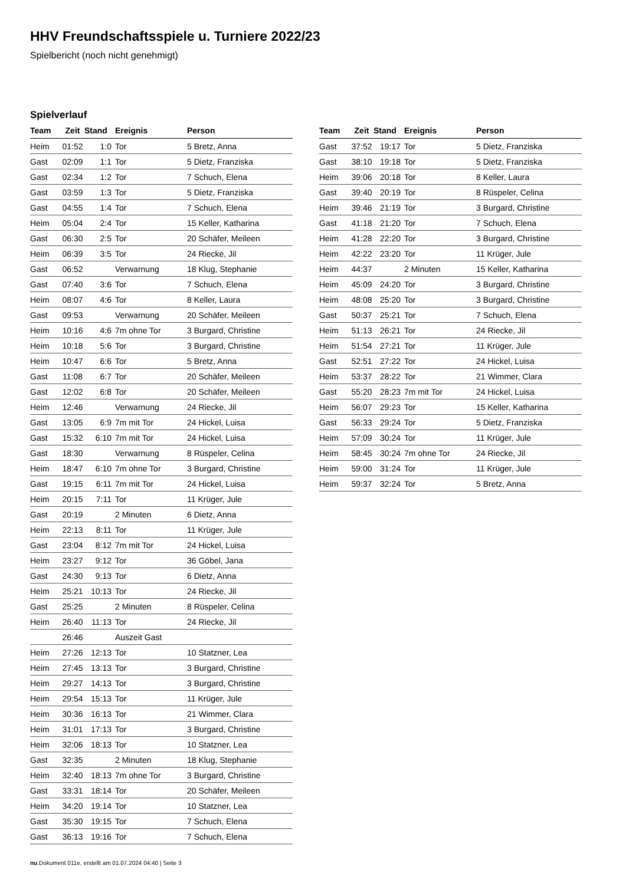HHV Freundschaftsspiele u. Turniere 2022/23
Spielbericht (noch nicht genehmigt)
Spielverlauf
| Team | Zeit | Stand | Ereignis | Person |
| --- | --- | --- | --- | --- |
| Heim | 01:52 | 1:0 | Tor | 5 Bretz, Anna |
| Gast | 02:09 | 1:1 | Tor | 5 Dietz, Franziska |
| Gast | 02:34 | 1:2 | Tor | 7 Schuch, Elena |
| Gast | 03:59 | 1:3 | Tor | 5 Dietz, Franziska |
| Gast | 04:55 | 1:4 | Tor | 7 Schuch, Elena |
| Heim | 05:04 | 2:4 | Tor | 15 Keller, Katharina |
| Gast | 06:30 | 2:5 | Tor | 20 Schäfer, Meileen |
| Heim | 06:39 | 3:5 | Tor | 24 Riecke, Jil |
| Gast | 06:52 | | Verwarnung | 18 Klug, Stephanie |
| Gast | 07:40 | 3:6 | Tor | 7 Schuch, Elena |
| Heim | 08:07 | 4:6 | Tor | 8 Keller, Laura |
| Gast | 09:53 | | Verwarnung | 20 Schäfer, Meileen |
| Heim | 10:16 | 4:6 | 7m ohne Tor | 3 Burgard, Christine |
| Heim | 10:18 | 5:6 | Tor | 3 Burgard, Christine |
| Heim | 10:47 | 6:6 | Tor | 5 Bretz, Anna |
| Gast | 11:08 | 6:7 | Tor | 20 Schäfer, Meileen |
| Gast | 12:02 | 6:8 | Tor | 20 Schäfer, Meileen |
| Heim | 12:46 | | Verwarnung | 24 Riecke, Jil |
| Gast | 13:05 | 6:9 | 7m mit Tor | 24 Hickel, Luisa |
| Gast | 15:32 | 6:10 | 7m mit Tor | 24 Hickel, Luisa |
| Gast | 18:30 | | Verwarnung | 8 Rüspeler, Celina |
| Heim | 18:47 | 6:10 | 7m ohne Tor | 3 Burgard, Christine |
| Gast | 19:15 | 6:11 | 7m mit Tor | 24 Hickel, Luisa |
| Heim | 20:15 | 7:11 | Tor | 11 Krüger, Jule |
| Gast | 20:19 | | 2 Minuten | 6 Dietz, Anna |
| Heim | 22:13 | 8:11 | Tor | 11 Krüger, Jule |
| Gast | 23:04 | 8:12 | 7m mit Tor | 24 Hickel, Luisa |
| Heim | 23:27 | 9:12 | Tor | 36 Göbel, Jana |
| Gast | 24:30 | 9:13 | Tor | 6 Dietz, Anna |
| Heim | 25:21 | 10:13 | Tor | 24 Riecke, Jil |
| Gast | 25:25 | | 2 Minuten | 8 Rüspeler, Celina |
| Heim | 26:40 | 11:13 | Tor | 24 Riecke, Jil |
| | 26:46 | | Auszeit Gast | |
| Heim | 27:26 | 12:13 | Tor | 10 Statzner, Lea |
| Heim | 27:45 | 13:13 | Tor | 3 Burgard, Christine |
| Heim | 29:27 | 14:13 | Tor | 3 Burgard, Christine |
| Heim | 29:54 | 15:13 | Tor | 11 Krüger, Jule |
| Heim | 30:36 | 16:13 | Tor | 21 Wimmer, Clara |
| Heim | 31:01 | 17:13 | Tor | 3 Burgard, Christine |
| Heim | 32:06 | 18:13 | Tor | 10 Statzner, Lea |
| Gast | 32:35 | | 2 Minuten | 18 Klug, Stephanie |
| Heim | 32:40 | 18:13 | 7m ohne Tor | 3 Burgard, Christine |
| Gast | 33:31 | 18:14 | Tor | 20 Schäfer, Meileen |
| Heim | 34:20 | 19:14 | Tor | 10 Statzner, Lea |
| Gast | 35:30 | 19:15 | Tor | 7 Schuch, Elena |
| Gast | 36:13 | 19:16 | Tor | 7 Schuch, Elena |
| Team | Zeit | Stand | Ereignis | Person |
| --- | --- | --- | --- | --- |
| Gast | 37:52 | 19:17 | Tor | 5 Dietz, Franziska |
| Gast | 38:10 | 19:18 | Tor | 5 Dietz, Franziska |
| Heim | 39:06 | 20:18 | Tor | 8 Keller, Laura |
| Gast | 39:40 | 20:19 | Tor | 8 Rüspeler, Celina |
| Heim | 39:46 | 21:19 | Tor | 3 Burgard, Christine |
| Gast | 41:18 | 21:20 | Tor | 7 Schuch, Elena |
| Heim | 41:28 | 22:20 | Tor | 3 Burgard, Christine |
| Heim | 42:22 | 23:20 | Tor | 11 Krüger, Jule |
| Heim | 44:37 | | 2 Minuten | 15 Keller, Katharina |
| Heim | 45:09 | 24:20 | Tor | 3 Burgard, Christine |
| Heim | 48:08 | 25:20 | Tor | 3 Burgard, Christine |
| Gast | 50:37 | 25:21 | Tor | 7 Schuch, Elena |
| Heim | 51:13 | 26:21 | Tor | 24 Riecke, Jil |
| Heim | 51:54 | 27:21 | Tor | 11 Krüger, Jule |
| Gast | 52:51 | 27:22 | Tor | 24 Hickel, Luisa |
| Heim | 53:37 | 28:22 | Tor | 21 Wimmer, Clara |
| Gast | 55:20 | 28:23 | 7m mit Tor | 24 Hickel, Luisa |
| Heim | 56:07 | 29:23 | Tor | 15 Keller, Katharina |
| Gast | 56:33 | 29:24 | Tor | 5 Dietz, Franziska |
| Heim | 57:09 | 30:24 | Tor | 11 Krüger, Jule |
| Heim | 58:45 | 30:24 | 7m ohne Tor | 24 Riecke, Jil |
| Heim | 59:00 | 31:24 | Tor | 11 Krüger, Jule |
| Heim | 59:37 | 32:24 | Tor | 5 Bretz, Anna |
nu.Dokument 011e, erstellt am 01.07.2024 04:40 | Seite 3